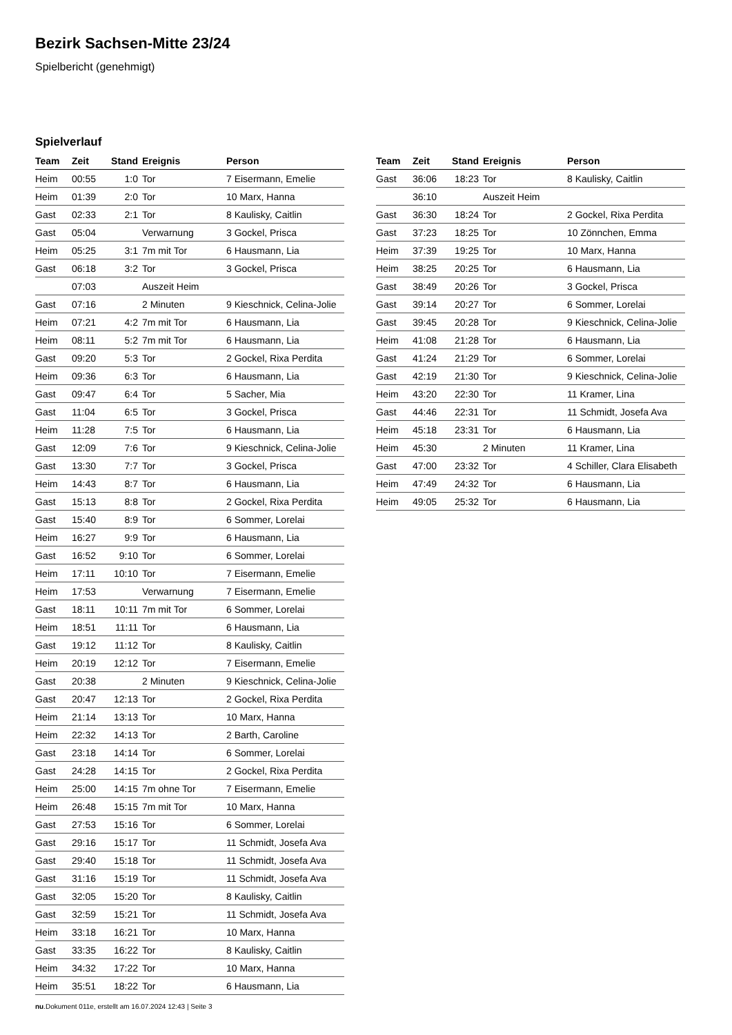Bezirk Sachsen-Mitte 23/24
Spielbericht (genehmigt)
Spielverlauf
| Team | Zeit | Stand | Ereignis | Person |
| --- | --- | --- | --- | --- |
| Heim | 00:55 | 1:0 | Tor | 7 Eisermann, Emelie |
| Heim | 01:39 | 2:0 | Tor | 10 Marx, Hanna |
| Gast | 02:33 | 2:1 | Tor | 8 Kaulisky, Caitlin |
| Gast | 05:04 | | Verwarnung | 3 Gockel, Prisca |
| Heim | 05:25 | 3:1 | 7m mit Tor | 6 Hausmann, Lia |
| Gast | 06:18 | 3:2 | Tor | 3 Gockel, Prisca |
| | 07:03 | | Auszeit Heim | |
| Gast | 07:16 | | 2 Minuten | 9 Kieschnick, Celina-Jolie |
| Heim | 07:21 | 4:2 | 7m mit Tor | 6 Hausmann, Lia |
| Heim | 08:11 | 5:2 | 7m mit Tor | 6 Hausmann, Lia |
| Gast | 09:20 | 5:3 | Tor | 2 Gockel, Rixa Perdita |
| Heim | 09:36 | 6:3 | Tor | 6 Hausmann, Lia |
| Gast | 09:47 | 6:4 | Tor | 5 Sacher, Mia |
| Gast | 11:04 | 6:5 | Tor | 3 Gockel, Prisca |
| Heim | 11:28 | 7:5 | Tor | 6 Hausmann, Lia |
| Gast | 12:09 | 7:6 | Tor | 9 Kieschnick, Celina-Jolie |
| Gast | 13:30 | 7:7 | Tor | 3 Gockel, Prisca |
| Heim | 14:43 | 8:7 | Tor | 6 Hausmann, Lia |
| Gast | 15:13 | 8:8 | Tor | 2 Gockel, Rixa Perdita |
| Gast | 15:40 | 8:9 | Tor | 6 Sommer, Lorelai |
| Heim | 16:27 | 9:9 | Tor | 6 Hausmann, Lia |
| Gast | 16:52 | 9:10 | Tor | 6 Sommer, Lorelai |
| Heim | 17:11 | 10:10 | Tor | 7 Eisermann, Emelie |
| Heim | 17:53 | | Verwarnung | 7 Eisermann, Emelie |
| Gast | 18:11 | 10:11 | 7m mit Tor | 6 Sommer, Lorelai |
| Heim | 18:51 | 11:11 | Tor | 6 Hausmann, Lia |
| Gast | 19:12 | 11:12 | Tor | 8 Kaulisky, Caitlin |
| Heim | 20:19 | 12:12 | Tor | 7 Eisermann, Emelie |
| Gast | 20:38 | | 2 Minuten | 9 Kieschnick, Celina-Jolie |
| Gast | 20:47 | 12:13 | Tor | 2 Gockel, Rixa Perdita |
| Heim | 21:14 | 13:13 | Tor | 10 Marx, Hanna |
| Heim | 22:32 | 14:13 | Tor | 2 Barth, Caroline |
| Gast | 23:18 | 14:14 | Tor | 6 Sommer, Lorelai |
| Gast | 24:28 | 14:15 | Tor | 2 Gockel, Rixa Perdita |
| Heim | 25:00 | 14:15 | 7m ohne Tor | 7 Eisermann, Emelie |
| Heim | 26:48 | 15:15 | 7m mit Tor | 10 Marx, Hanna |
| Gast | 27:53 | 15:16 | Tor | 6 Sommer, Lorelai |
| Gast | 29:16 | 15:17 | Tor | 11 Schmidt, Josefa Ava |
| Gast | 29:40 | 15:18 | Tor | 11 Schmidt, Josefa Ava |
| Gast | 31:16 | 15:19 | Tor | 11 Schmidt, Josefa Ava |
| Gast | 32:05 | 15:20 | Tor | 8 Kaulisky, Caitlin |
| Gast | 32:59 | 15:21 | Tor | 11 Schmidt, Josefa Ava |
| Heim | 33:18 | 16:21 | Tor | 10 Marx, Hanna |
| Gast | 33:35 | 16:22 | Tor | 8 Kaulisky, Caitlin |
| Heim | 34:32 | 17:22 | Tor | 10 Marx, Hanna |
| Heim | 35:51 | 18:22 | Tor | 6 Hausmann, Lia |
| Team | Zeit | Stand | Ereignis | Person |
| --- | --- | --- | --- | --- |
| Gast | 36:06 | 18:23 | Tor | 8 Kaulisky, Caitlin |
| | 36:10 | | Auszeit Heim | |
| Gast | 36:30 | 18:24 | Tor | 2 Gockel, Rixa Perdita |
| Gast | 37:23 | 18:25 | Tor | 10 Zönnchen, Emma |
| Heim | 37:39 | 19:25 | Tor | 10 Marx, Hanna |
| Heim | 38:25 | 20:25 | Tor | 6 Hausmann, Lia |
| Gast | 38:49 | 20:26 | Tor | 3 Gockel, Prisca |
| Gast | 39:14 | 20:27 | Tor | 6 Sommer, Lorelai |
| Gast | 39:45 | 20:28 | Tor | 9 Kieschnick, Celina-Jolie |
| Heim | 41:08 | 21:28 | Tor | 6 Hausmann, Lia |
| Gast | 41:24 | 21:29 | Tor | 6 Sommer, Lorelai |
| Gast | 42:19 | 21:30 | Tor | 9 Kieschnick, Celina-Jolie |
| Heim | 43:20 | 22:30 | Tor | 11 Kramer, Lina |
| Gast | 44:46 | 22:31 | Tor | 11 Schmidt, Josefa Ava |
| Heim | 45:18 | 23:31 | Tor | 6 Hausmann, Lia |
| Heim | 45:30 | | 2 Minuten | 11 Kramer, Lina |
| Gast | 47:00 | 23:32 | Tor | 4 Schiller, Clara Elisabeth |
| Heim | 47:49 | 24:32 | Tor | 6 Hausmann, Lia |
| Heim | 49:05 | 25:32 | Tor | 6 Hausmann, Lia |
nu.Dokument 011e, erstellt am 16.07.2024 12:43 | Seite 3